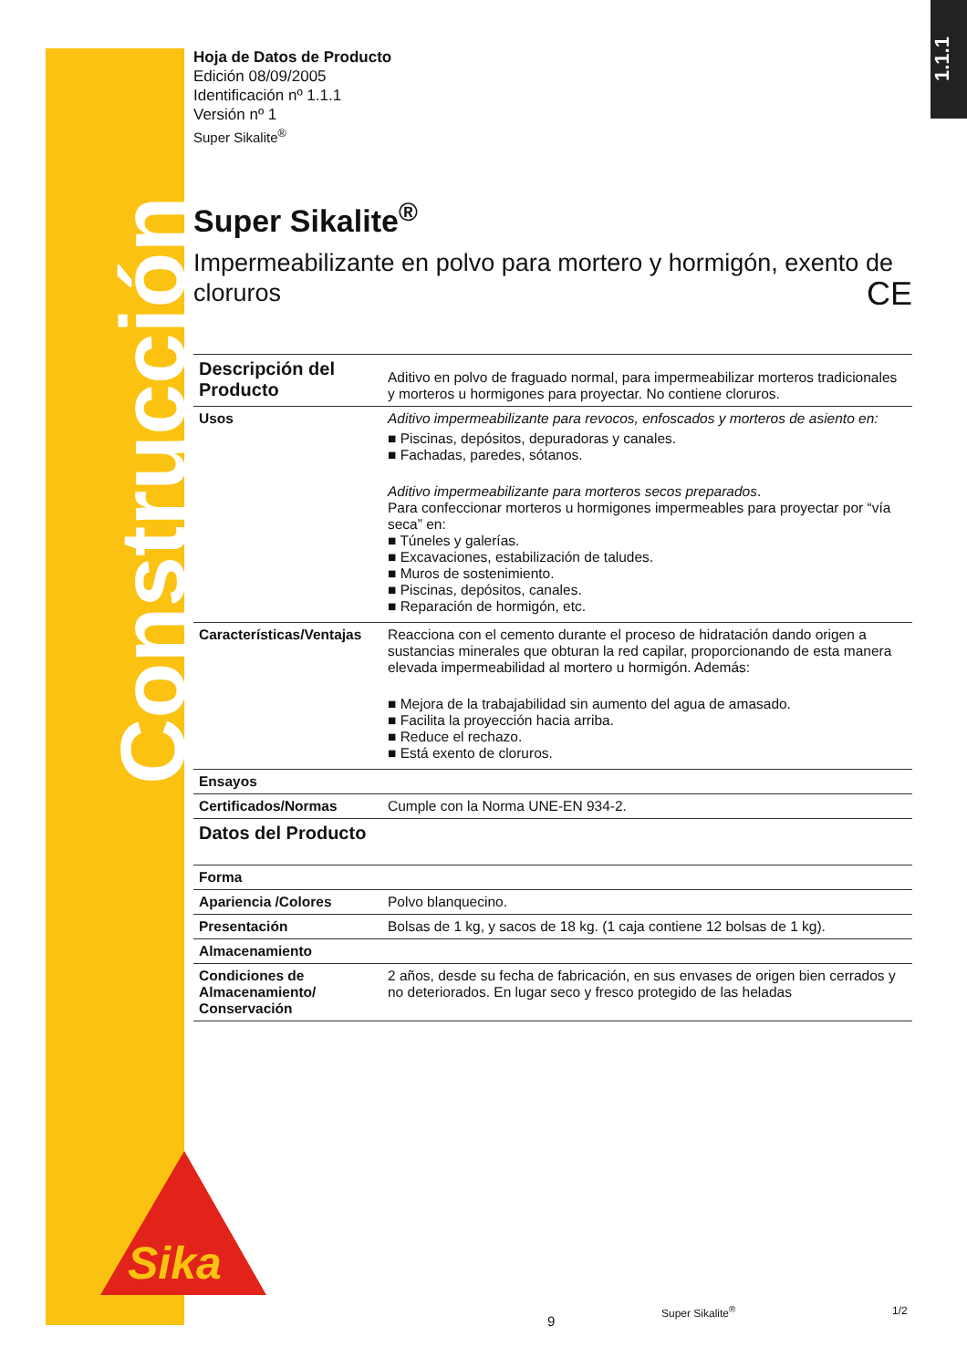Construcción
1.1.1
Hoja de Datos de Producto
Edición 08/09/2005
Identificación nº 1.1.1
Versión nº 1
Super Sikalite<sup>®</sup>
Super Sikalite<sup>®</sup>
Impermeabilizante en polvo para mortero y hormigón, exento de cloruros CE
| Descripción del Producto | Aditivo en polvo de fraguado normal, para impermeabilizar morteros tradicionales y morteros u hormigones para proyectar. No contiene cloruros. |
| Usos | Aditivo impermeabilizante para revocos, enfoscados y morteros de asiento en: ■ Piscinas, depósitos, depuradoras y canales. ■ Fachadas, paredes, sótanos. Aditivo impermeabilizante para morteros secos preparados . Para confeccionar morteros u hormigones impermeables para proyectar por “vía seca” en: ■ Túneles y galerías. ■ Excavaciones, estabilización de taludes. ■ Muros de sostenimiento. ■ Piscinas, depósitos, canales. ■ Reparación de hormigón, etc. |
| Características/Ventajas | Reacciona con el cemento durante el proceso de hidratación dando origen a sustancias minerales que obturan la red capilar, proporcionando de esta manera elevada impermeabilidad al mortero u hormigón. Además: ■ Mejora de la trabajabilidad sin aumento del agua de amasado. ■ Facilita la proyección hacia arriba. ■ Reduce el rechazo. ■ Está exento de cloruros. |
| Ensayos | |
| Certificados/Normas | Cumple con la Norma UNE-EN 934-2. |
| Datos del Producto | |
| Forma | |
| Apariencia /Colores | Polvo blanquecino. |
| Presentación | Bolsas de 1 kg, y sacos de 18 kg. (1 caja contiene 12 bolsas de 1 kg). |
| Almacenamiento | |
| Condiciones de Almacenamiento/ Conservación | 2 años, desde su fecha de fabricación, en sus envases de origen bien cerrados y no deteriorados. En lugar seco y fresco protegido de las heladas |
Sika
Super Sikalite<sup>®</sup> 1/2
9